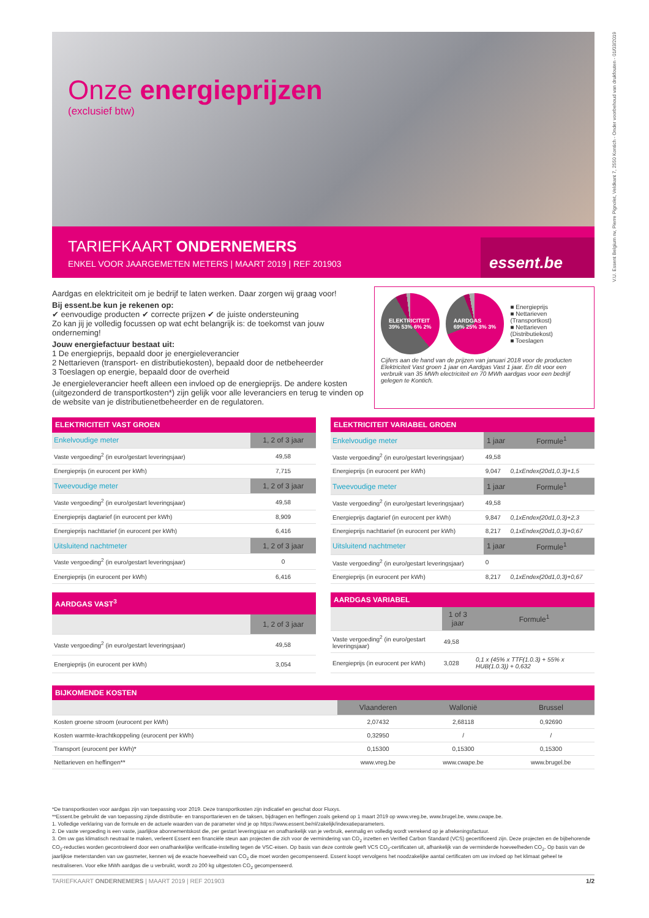V.U. Essent Belgium nv, Pierre Pignolet, Veldkant 7, 2550 Kontich - Onder voorbehoud van drukfouten - 01/03/2019
Onze energieprijzen
(exclusief btw)
TARIEFKAART ONDERNEMERS
ENKEL VOOR JAARGEMETEN METERS | MAART 2019 | REF 201903
essent.be
Aardgas en elektriciteit om je bedrijf te laten werken. Daar zorgen wij graag voor!
Bij essent.be kun je rekenen op:
✔ eenvoudige producten ✔ correcte prijzen ✔ de juiste ondersteuning
Zo kan jij je volledig focussen op wat echt belangrijk is: de toekomst van jouw onderneming!
Jouw energiefactuur bestaat uit:
1 De energieprijs, bepaald door je energieleverancier
2 Nettarieven (transport- en distributiekosten), bepaald door de netbeheerder
3 Toeslagen op energie, bepaald door de overheid
Je energieleverancier heeft alleen een invloed op de energieprijs. De andere kosten (uitgezonderd de transportkosten*) zijn gelijk voor alle leveranciers en terug te vinden op de website van je distributienetbeheerder en de regulatoren.
ELEKTRICITEIT
39% 53% 6% 2%
AARDGAS
69% 25% 3% 3%
■ Energieprijs
■ Nettarieven (Transportkost)
■ Nettarieven (Distributiekost)
■ Toeslagen
Cijfers aan de hand van de prijzen van januari 2018 voor de producten Elektriciteit Vast groen 1 jaar en Aardgas Vast 1 jaar. En dit voor een verbruik van 35 MWh electriciteit en 70 MWh aardgas voor een bedrijf gelegen te Kontich.
| ELEKTRICITEIT VAST GROEN | |
| --- | --- |
| Enkelvoudige meter | 1, 2 of 3 jaar |
| Vaste vergoeding<sup>2</sup> (in euro/gestart leveringsjaar) | 49,58 |
| Energieprijs (in eurocent per kWh) | 7,715 |
| Tweevoudige meter | 1, 2 of 3 jaar |
| Vaste vergoeding<sup>2</sup> (in euro/gestart leveringsjaar) | 49,58 |
| Energieprijs dagtarief (in eurocent per kWh) | 8,909 |
| Energieprijs nachttarief (in eurocent per kWh) | 6,416 |
| Uitsluitend nachtmeter | 1, 2 of 3 jaar |
| Vaste vergoeding<sup>2</sup> (in euro/gestart leveringsjaar) | 0 |
| Energieprijs (in eurocent per kWh) | 6,416 |
| ELEKTRICITEIT VARIABEL GROEN | | |
| --- | --- | --- |
| Enkelvoudige meter | 1 jaar | Formule<sup>1</sup> |
| Vaste vergoeding<sup>2</sup> (in euro/gestart leveringsjaar) | 49,58 | |
| Energieprijs (in eurocent per kWh) | 9,047 | 0,1xEndex(20d1,0,3)+1,5 |
| Tweevoudige meter | 1 jaar | Formule<sup>1</sup> |
| Vaste vergoeding<sup>2</sup> (in euro/gestart leveringsjaar) | 49,58 | |
| Energieprijs dagtarief (in eurocent per kWh) | 9,847 | 0,1xEndex(20d1,0,3)+2,3 |
| Energieprijs nachttarief (in eurocent per kWh) | 8,217 | 0,1xEndex(20d1,0,3)+0,67 |
| Uitsluitend nachtmeter | 1 jaar | Formule<sup>1</sup> |
| Vaste vergoeding<sup>2</sup> (in euro/gestart leveringsjaar) | 0 | |
| Energieprijs (in eurocent per kWh) | 8,217 | 0,1xEndex(20d1,0,3)+0,67 |
| AARDGAS VAST<sup>3</sup> | |
| --- | --- |
| | 1, 2 of 3 jaar |
| Vaste vergoeding<sup>2</sup> (in euro/gestart leveringsjaar) | 49,58 |
| Energieprijs (in eurocent per kWh) | 3,054 |
| AARDGAS VARIABEL | | |
| --- | --- | --- |
| | 1 of 3 jaar | Formule<sup>1</sup> |
| Vaste vergoeding<sup>2</sup> (in euro/gestart leveringsjaar) | 49,58 | |
| Energieprijs (in eurocent per kWh) | 3,028 | 0,1 x (45% x TTF(1.0.3) + 55% x HUB(1.0.3)) + 0,632 |
| BIJKOMENDE KOSTEN | | | |
| --- | --- | --- | --- |
| | Vlaanderen | Wallonië | Brussel |
| Kosten groene stroom (eurocent per kWh) | 2,07432 | 2,68118 | 0,92690 |
| Kosten warmte-krachtkoppeling (eurocent per kWh) | 0,32950 | / | / |
| Transport (eurocent per kWh)* | 0,15300 | 0,15300 | 0,15300 |
| Nettarieven en heffingen** | www.vreg.be | www.cwape.be | www.brugel.be |
*De transportkosten voor aardgas zijn van toepassing voor 2019. Deze transportkosten zijn indicatief en geschat door Fluxys.
**Essent.be gebruikt de van toepassing zijnde distributie- en transporttarieven en de taksen, bijdragen en heffingen zoals gekend op 1 maart 2019 op www.vreg.be, www.brugel.be, www.cwape.be.
1. Volledige verklaring van de formule en de actuele waarden van de parameter vind je op https://www.essent.be/nl/zakelijk/indexatieparameters.
2. De vaste vergoeding is een vaste, jaarlijkse abonnementskost die, per gestart leveringsjaar en onafhankelijk van je verbruik, eenmalig en volledig wordt verrekend op je afrekeningsfactuur.
3. Om uw gas klimatisch neutraal te maken, verleent Essent een financiële steun aan projecten die zich voor de vermindering van CO<sub>2</sub> inzetten en Verified Carbon Standard (VCS) gecertificeerd zijn. Deze projecten en de bijbehorende CO<sub>2</sub>-reducties worden gecontroleerd door een onafhankelijke verificatie-instelling tegen de VSC-eisen. Op basis van deze controle geeft VCS CO<sub>2</sub>-certificaten uit, afhankelijk van de verminderde hoeveelheden CO<sub>2</sub>. Op basis van de jaarlijkse meterstanden van uw gasmeter, kennen wij de exacte hoeveelheid van CO<sub>2</sub> die moet worden gecompenseerd. Essent koopt vervolgens het noodzakelijke aantal certificaten om uw invloed op het klimaat geheel te neutraliseren. Voor elke MWh aardgas die u verbruikt, wordt zo 200 kg uitgestoten CO<sub>2</sub> gecompenseerd.
TARIEFKAART ONDERNEMERS | MAART 2019 | REF 201903 1/2